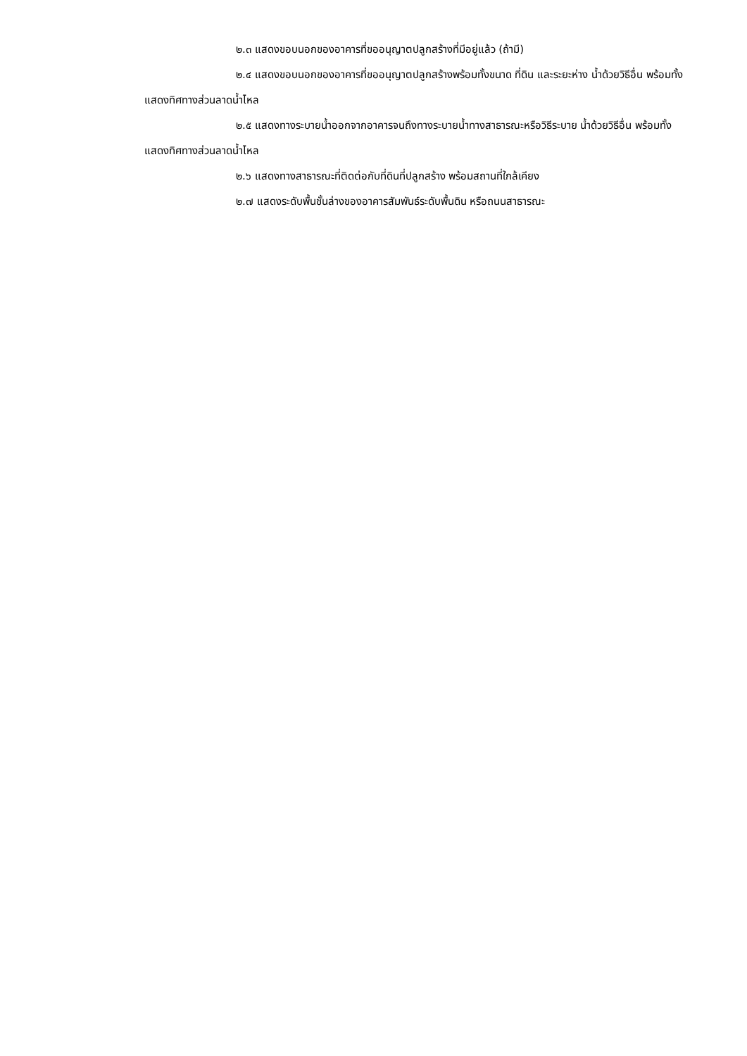๒.๓ แสดงขอบนอกของอาคารที่ขออนุญาตปลูกสร้างที่มีอยู่แล้ว (ถ้ามี)
๒.๔ แสดงขอบนอกของอาคารที่ขออนุญาตปลูกสร้างพร้อมทั้งขนาด ที่ดิน และระยะห่าง น้ำด้วยวิธีอื่น พร้อมทั้งแสดงทิศทางส่วนลาดน้ำไหล
๒.๕ แสดงทางระบายน้ำออกจากอาคารจนถึงทางระบายน้ำทางสาธารณะหรือวิธีระบาย น้ำด้วยวิธีอื่น พร้อมทั้งแสดงทิศทางส่วนลาดน้ำไหล
๒.๖ แสดงทางสาธารณะที่ติดต่อกับที่ดินที่ปลูกสร้าง พร้อมสถานที่ใกล้เคียง
๒.๗ แสดงระดับพื้นชั้นล่างของอาคารสัมพันธ์ระดับพื้นดิน หรือถนนสาธารณะ